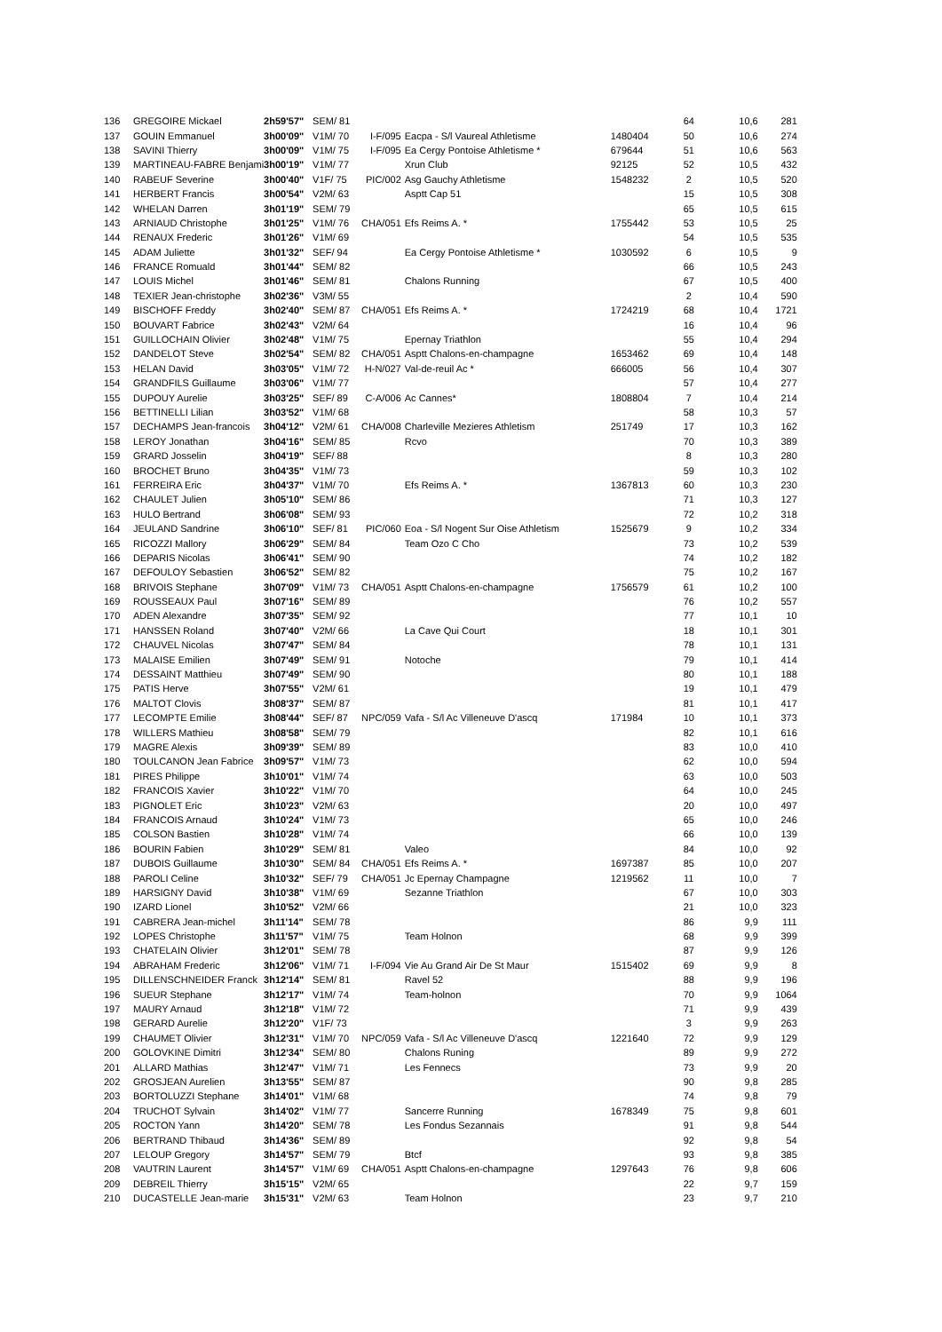| 136 | GREGOIRE Mickael | 2h59'57" | SEM/ 81 | | | | 64 | 10,6 | 281 |
| 137 | GOUIN Emmanuel | 3h00'09" | V1M/ 70 | I-F/095 | Eacpa - S/l Vaureal Athletisme | 1480404 | 50 | 10,6 | 274 |
| 138 | SAVINI Thierry | 3h00'09" | V1M/ 75 | I-F/095 | Ea Cergy Pontoise Athletisme * | 679644 | 51 | 10,6 | 563 |
| 139 | MARTINEAU-FABRE Benjami | 3h00'19" | V1M/ 77 | | Xrun Club | 92125 | 52 | 10,5 | 432 |
| 140 | RABEUF Severine | 3h00'40" | V1F/ 75 | PIC/002 | Asg Gauchy Athletisme | 1548232 | 2 | 10,5 | 520 |
| 141 | HERBERT Francis | 3h00'54" | V2M/ 63 | | Asptt Cap 51 | | 15 | 10,5 | 308 |
| 142 | WHELAN Darren | 3h01'19" | SEM/ 79 | | | | 65 | 10,5 | 615 |
| 143 | ARNIAUD Christophe | 3h01'25" | V1M/ 76 | CHA/051 | Efs Reims A. * | 1755442 | 53 | 10,5 | 25 |
| 144 | RENAUX Frederic | 3h01'26" | V1M/ 69 | | | | 54 | 10,5 | 535 |
| 145 | ADAM Juliette | 3h01'32" | SEF/ 94 | | Ea Cergy Pontoise Athletisme * | 1030592 | 6 | 10,5 | 9 |
| 146 | FRANCE Romuald | 3h01'44" | SEM/ 82 | | | | 66 | 10,5 | 243 |
| 147 | LOUIS Michel | 3h01'46" | SEM/ 81 | | Chalons Running | | 67 | 10,5 | 400 |
| 148 | TEXIER Jean-christophe | 3h02'36" | V3M/ 55 | | | | 2 | 10,4 | 590 |
| 149 | BISCHOFF Freddy | 3h02'40" | SEM/ 87 | CHA/051 | Efs Reims A. * | 1724219 | 68 | 10,4 | 1721 |
| 150 | BOUVART Fabrice | 3h02'43" | V2M/ 64 | | | | 16 | 10,4 | 96 |
| 151 | GUILLOCHAIN Olivier | 3h02'48" | V1M/ 75 | | Epernay Triathlon | | 55 | 10,4 | 294 |
| 152 | DANDELOT Steve | 3h02'54" | SEM/ 82 | CHA/051 | Asptt Chalons-en-champagne | 1653462 | 69 | 10,4 | 148 |
| 153 | HELAN David | 3h03'05" | V1M/ 72 | H-N/027 | Val-de-reuil Ac * | 666005 | 56 | 10,4 | 307 |
| 154 | GRANDFILS Guillaume | 3h03'06" | V1M/ 77 | | | | 57 | 10,4 | 277 |
| 155 | DUPOUY Aurelie | 3h03'25" | SEF/ 89 | C-A/006 | Ac Cannes* | 1808804 | 7 | 10,4 | 214 |
| 156 | BETTINELLI Lilian | 3h03'52" | V1M/ 68 | | | | 58 | 10,3 | 57 |
| 157 | DECHAMPS Jean-francois | 3h04'12" | V2M/ 61 | CHA/008 | Charleville Mezieres Athletism | 251749 | 17 | 10,3 | 162 |
| 158 | LEROY Jonathan | 3h04'16" | SEM/ 85 | | Rcvo | | 70 | 10,3 | 389 |
| 159 | GRARD Josselin | 3h04'19" | SEF/ 88 | | | | 8 | 10,3 | 280 |
| 160 | BROCHET Bruno | 3h04'35" | V1M/ 73 | | | | 59 | 10,3 | 102 |
| 161 | FERREIRA Eric | 3h04'37" | V1M/ 70 | | Efs Reims A. * | 1367813 | 60 | 10,3 | 230 |
| 162 | CHAULET Julien | 3h05'10" | SEM/ 86 | | | | 71 | 10,3 | 127 |
| 163 | HULO Bertrand | 3h06'08" | SEM/ 93 | | | | 72 | 10,2 | 318 |
| 164 | JEULAND Sandrine | 3h06'10" | SEF/ 81 | PIC/060 | Eoa - S/l Nogent Sur Oise Athletism | 1525679 | 9 | 10,2 | 334 |
| 165 | RICOZZI Mallory | 3h06'29" | SEM/ 84 | | Team Ozo C Cho | | 73 | 10,2 | 539 |
| 166 | DEPARIS Nicolas | 3h06'41" | SEM/ 90 | | | | 74 | 10,2 | 182 |
| 167 | DEFOULOY Sebastien | 3h06'52" | SEM/ 82 | | | | 75 | 10,2 | 167 |
| 168 | BRIVOIS Stephane | 3h07'09" | V1M/ 73 | CHA/051 | Asptt Chalons-en-champagne | 1756579 | 61 | 10,2 | 100 |
| 169 | ROUSSEAUX Paul | 3h07'16" | SEM/ 89 | | | | 76 | 10,2 | 557 |
| 170 | ADEN Alexandre | 3h07'35" | SEM/ 92 | | | | 77 | 10,1 | 10 |
| 171 | HANSSEN Roland | 3h07'40" | V2M/ 66 | | La Cave Qui Court | | 18 | 10,1 | 301 |
| 172 | CHAUVEL Nicolas | 3h07'47" | SEM/ 84 | | | | 78 | 10,1 | 131 |
| 173 | MALAISE Emilien | 3h07'49" | SEM/ 91 | | Notoche | | 79 | 10,1 | 414 |
| 174 | DESSAINT Matthieu | 3h07'49" | SEM/ 90 | | | | 80 | 10,1 | 188 |
| 175 | PATIS Herve | 3h07'55" | V2M/ 61 | | | | 19 | 10,1 | 479 |
| 176 | MALTOT Clovis | 3h08'37" | SEM/ 87 | | | | 81 | 10,1 | 417 |
| 177 | LECOMPTE Emilie | 3h08'44" | SEF/ 87 | NPC/059 | Vafa - S/l Ac Villeneuve D'ascq | 171984 | 10 | 10,1 | 373 |
| 178 | WILLERS Mathieu | 3h08'58" | SEM/ 79 | | | | 82 | 10,1 | 616 |
| 179 | MAGRE Alexis | 3h09'39" | SEM/ 89 | | | | 83 | 10,0 | 410 |
| 180 | TOULCANON Jean Fabrice | 3h09'57" | V1M/ 73 | | | | 62 | 10,0 | 594 |
| 181 | PIRES Philippe | 3h10'01" | V1M/ 74 | | | | 63 | 10,0 | 503 |
| 182 | FRANCOIS Xavier | 3h10'22" | V1M/ 70 | | | | 64 | 10,0 | 245 |
| 183 | PIGNOLET Eric | 3h10'23" | V2M/ 63 | | | | 20 | 10,0 | 497 |
| 184 | FRANCOIS Arnaud | 3h10'24" | V1M/ 73 | | | | 65 | 10,0 | 246 |
| 185 | COLSON Bastien | 3h10'28" | V1M/ 74 | | | | 66 | 10,0 | 139 |
| 186 | BOURIN Fabien | 3h10'29" | SEM/ 81 | | Valeo | | 84 | 10,0 | 92 |
| 187 | DUBOIS Guillaume | 3h10'30" | SEM/ 84 | CHA/051 | Efs Reims A. * | 1697387 | 85 | 10,0 | 207 |
| 188 | PAROLI Celine | 3h10'32" | SEF/ 79 | CHA/051 | Jc Epernay Champagne | 1219562 | 11 | 10,0 | 7 |
| 189 | HARSIGNY David | 3h10'38" | V1M/ 69 | | Sezanne Triathlon | | 67 | 10,0 | 303 |
| 190 | IZARD Lionel | 3h10'52" | V2M/ 66 | | | | 21 | 10,0 | 323 |
| 191 | CABRERA Jean-michel | 3h11'14" | SEM/ 78 | | | | 86 | 9,9 | 111 |
| 192 | LOPES Christophe | 3h11'57" | V1M/ 75 | | Team Holnon | | 68 | 9,9 | 399 |
| 193 | CHATELAIN Olivier | 3h12'01" | SEM/ 78 | | | | 87 | 9,9 | 126 |
| 194 | ABRAHAM Frederic | 3h12'06" | V1M/ 71 | I-F/094 | Vie Au Grand Air De St Maur | 1515402 | 69 | 9,9 | 8 |
| 195 | DILLENSCHNEIDER Franck | 3h12'14" | SEM/ 81 | | Ravel 52 | | 88 | 9,9 | 196 |
| 196 | SUEUR Stephane | 3h12'17" | V1M/ 74 | | Team-holnon | | 70 | 9,9 | 1064 |
| 197 | MAURY Arnaud | 3h12'18" | V1M/ 72 | | | | 71 | 9,9 | 439 |
| 198 | GERARD Aurelie | 3h12'20" | V1F/ 73 | | | | 3 | 9,9 | 263 |
| 199 | CHAUMET Olivier | 3h12'31" | V1M/ 70 | NPC/059 | Vafa - S/l Ac Villeneuve D'ascq | 1221640 | 72 | 9,9 | 129 |
| 200 | GOLOVKINE Dimitri | 3h12'34" | SEM/ 80 | | Chalons Runing | | 89 | 9,9 | 272 |
| 201 | ALLARD Mathias | 3h12'47" | V1M/ 71 | | Les Fennecs | | 73 | 9,9 | 20 |
| 202 | GROSJEAN Aurelien | 3h13'55" | SEM/ 87 | | | | 90 | 9,8 | 285 |
| 203 | BORTOLUZZI Stephane | 3h14'01" | V1M/ 68 | | | | 74 | 9,8 | 79 |
| 204 | TRUCHOT Sylvain | 3h14'02" | V1M/ 77 | | Sancerre Running | 1678349 | 75 | 9,8 | 601 |
| 205 | ROCTON Yann | 3h14'20" | SEM/ 78 | | Les Fondus Sezannais | | 91 | 9,8 | 544 |
| 206 | BERTRAND Thibaud | 3h14'36" | SEM/ 89 | | | | 92 | 9,8 | 54 |
| 207 | LELOUP Gregory | 3h14'57" | SEM/ 79 | | Btcf | | 93 | 9,8 | 385 |
| 208 | VAUTRIN Laurent | 3h14'57" | V1M/ 69 | CHA/051 | Asptt Chalons-en-champagne | 1297643 | 76 | 9,8 | 606 |
| 209 | DEBREIL Thierry | 3h15'15" | V2M/ 65 | | | | 22 | 9,7 | 159 |
| 210 | DUCASTELLE Jean-marie | 3h15'31" | V2M/ 63 | | Team Holnon | | 23 | 9,7 | 210 |